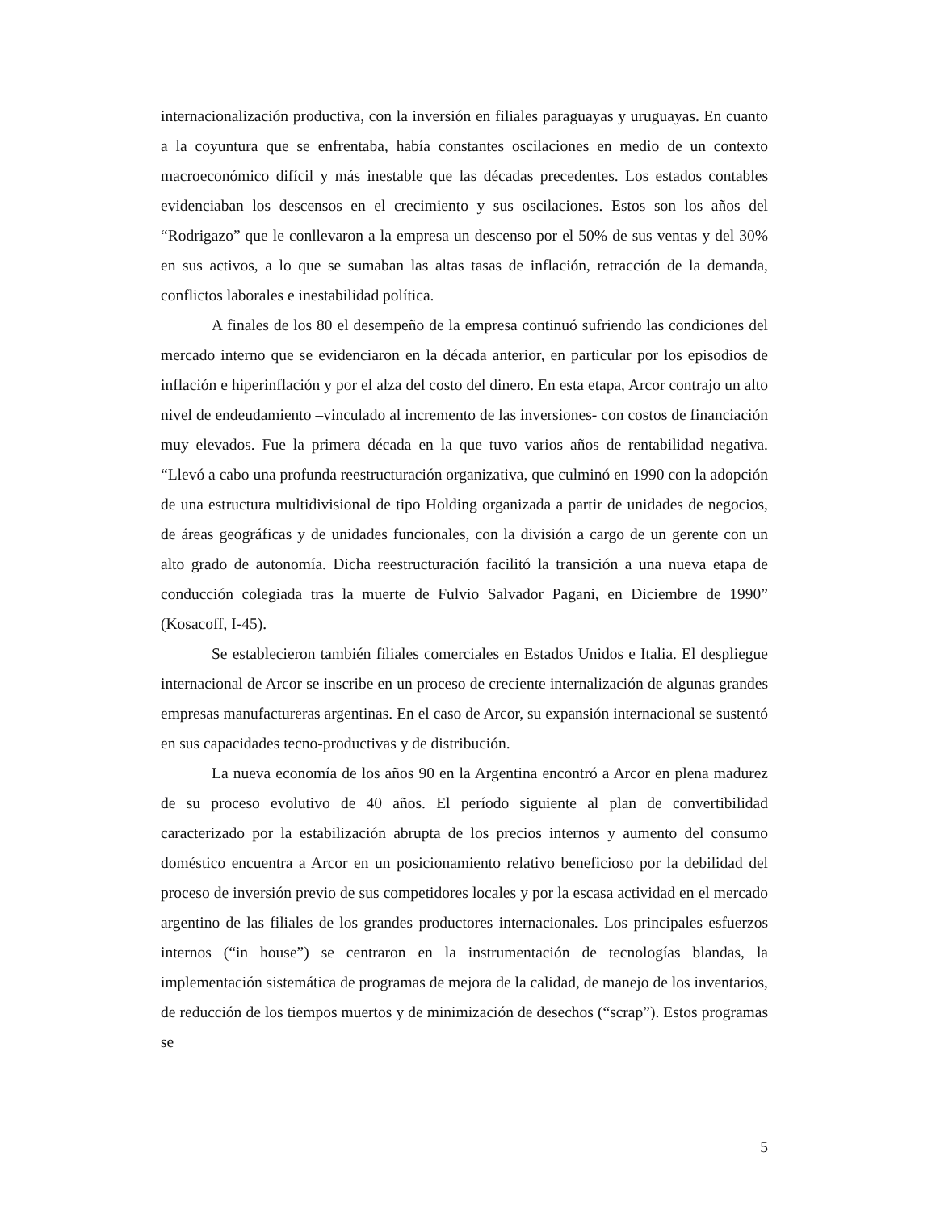internacionalización productiva, con la inversión en filiales paraguayas y uruguayas. En cuanto a la coyuntura que se enfrentaba, había constantes oscilaciones en medio de un contexto macroeconómico difícil y más inestable que las décadas precedentes. Los estados contables evidenciaban los descensos en el crecimiento y sus oscilaciones. Estos son los años del “Rodrigazo” que le conllevaron a la empresa un descenso por el 50% de sus ventas y del 30% en sus activos, a lo que se sumaban las altas tasas de inflación, retracción de la demanda, conflictos laborales e inestabilidad política.
A finales de los 80 el desempeño de la empresa continuó sufriendo las condiciones del mercado interno que se evidenciaron en la década anterior, en particular por los episodios de inflación e hiperinflación y por el alza del costo del dinero. En esta etapa, Arcor contrajo un alto nivel de endeudamiento –vinculado al incremento de las inversiones- con costos de financiación muy elevados. Fue la primera década en la que tuvo varios años de rentabilidad negativa. “Llevó a cabo una profunda reestructuración organizativa, que culminó en 1990 con la adopción de una estructura multidivisional de tipo Holding organizada a partir de unidades de negocios, de áreas geográficas y de unidades funcionales, con la división a cargo de un gerente con un alto grado de autonomía. Dicha reestructuración facilitó la transición a una nueva etapa de conducción colegiada tras la muerte de Fulvio Salvador Pagani, en Diciembre de 1990” (Kosacoff, I-45).
Se establecieron también filiales comerciales en Estados Unidos e Italia. El despliegue internacional de Arcor se inscribe en un proceso de creciente internalización de algunas grandes empresas manufactureras argentinas. En el caso de Arcor, su expansión internacional se sustentó en sus capacidades tecno-productivas y de distribución.
La nueva economía de los años 90 en la Argentina encontró a Arcor en plena madurez de su proceso evolutivo de 40 años. El período siguiente al plan de convertibilidad caracterizado por la estabilización abrupta de los precios internos y aumento del consumo doméstico encuentra a Arcor en un posicionamiento relativo beneficioso por la debilidad del proceso de inversión previo de sus competidores locales y por la escasa actividad en el mercado argentino de las filiales de los grandes productores internacionales. Los principales esfuerzos internos (“in house”) se centraron en la instrumentación de tecnologías blandas, la implementación sistemática de programas de mejora de la calidad, de manejo de los inventarios, de reducción de los tiempos muertos y de minimización de desechos (“scrap”). Estos programas se
5